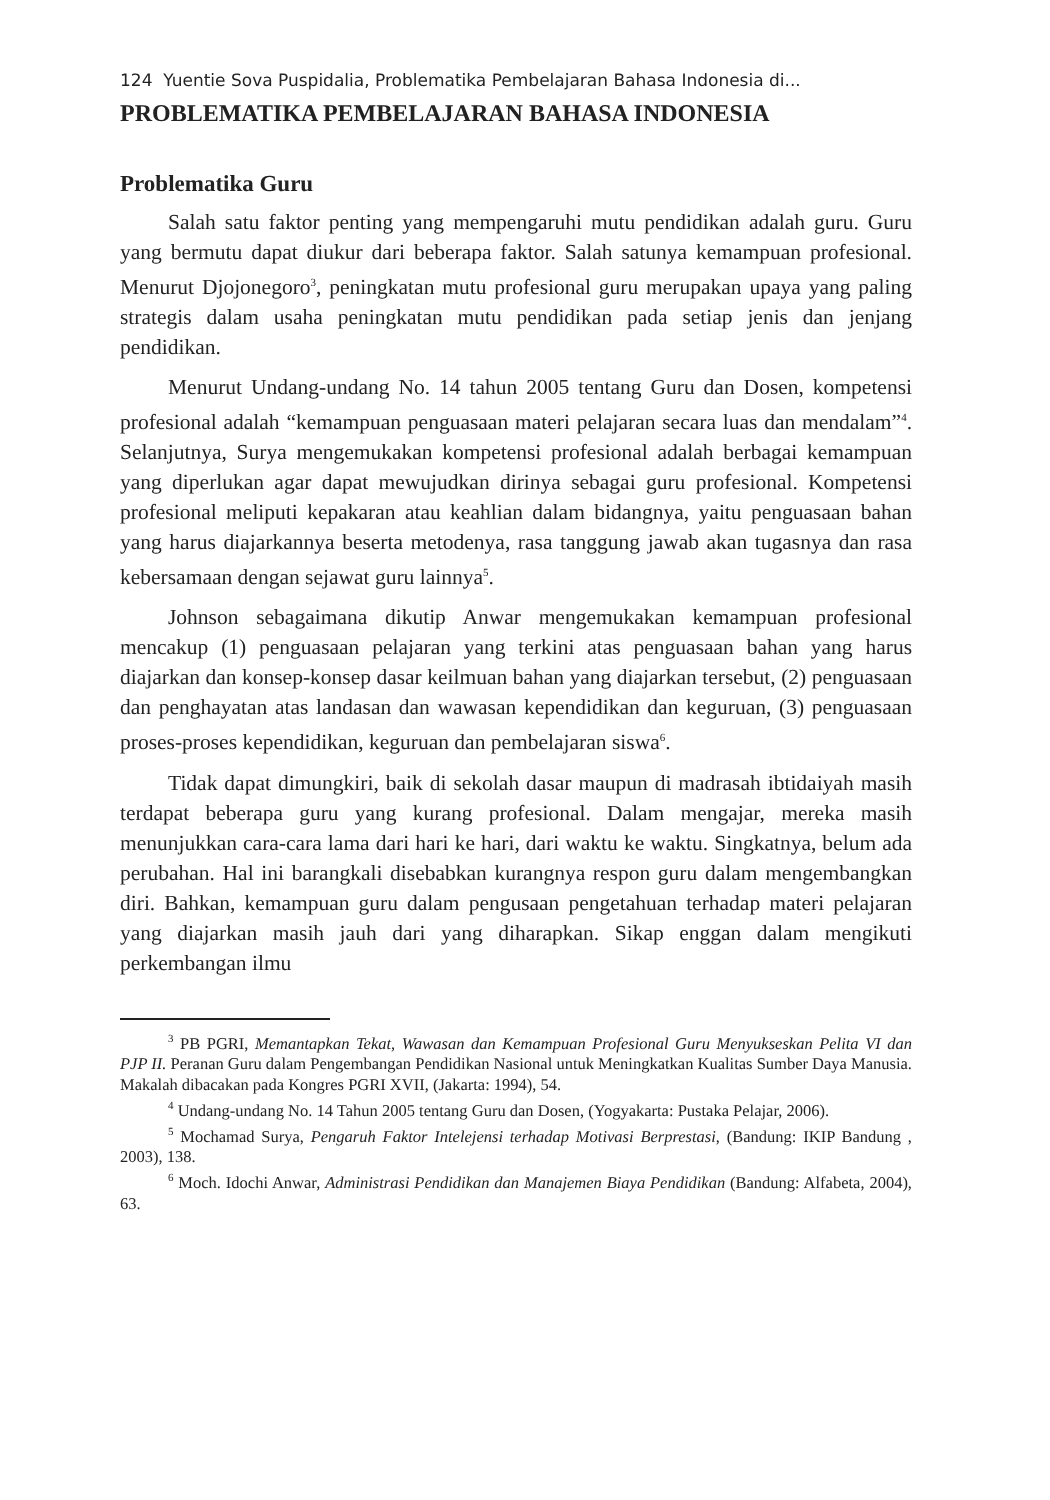124 Yuentie Sova Puspidalia, Problematika Pembelajaran Bahasa Indonesia di...
PROBLEMATIKA PEMBELAJARAN BAHASA INDONESIA
Problematika Guru
Salah satu faktor penting yang mempengaruhi mutu pendidikan adalah guru. Guru yang bermutu dapat diukur dari beberapa faktor. Salah satunya kemampuan profesional. Menurut Djojonegoro<sup>3</sup>, peningkatan mutu profesional guru merupakan upaya yang paling strategis dalam usaha peningkatan mutu pendidikan pada setiap jenis dan jenjang pendidikan.
Menurut Undang-undang No. 14 tahun 2005 tentang Guru dan Dosen, kompetensi profesional adalah “kemampuan penguasaan materi pelajaran secara luas dan mendalam”<sup>4</sup>. Selanjutnya, Surya mengemukakan kompetensi profesional adalah berbagai kemampuan yang diperlukan agar dapat mewujudkan dirinya sebagai guru profesional. Kompetensi profesional meliputi kepakaran atau keahlian dalam bidangnya, yaitu penguasaan bahan yang harus diajarkannya beserta metodenya, rasa tanggung jawab akan tugasnya dan rasa kebersamaan dengan sejawat guru lainnya<sup>5</sup>.
Johnson sebagaimana dikutip Anwar mengemukakan kemampuan profesional mencakup (1) penguasaan pelajaran yang terkini atas penguasaan bahan yang harus diajarkan dan konsep-konsep dasar keilmuan bahan yang diajarkan tersebut, (2) penguasaan dan penghayatan atas landasan dan wawasan kependidikan dan keguruan, (3) penguasaan proses-proses kependidikan, keguruan dan pembelajaran siswa<sup>6</sup>.
Tidak dapat dimungkiri, baik di sekolah dasar maupun di madrasah ibtidaiyah masih terdapat beberapa guru yang kurang profesional. Dalam mengajar, mereka masih menunjukkan cara-cara lama dari hari ke hari, dari waktu ke waktu. Singkatnya, belum ada perubahan. Hal ini barangkali disebabkan kurangnya respon guru dalam mengembangkan diri. Bahkan, kemampuan guru dalam pengusaan pengetahuan terhadap materi pelajaran yang diajarkan masih jauh dari yang diharapkan. Sikap enggan dalam mengikuti perkembangan ilmu
<sup>3</sup> PB PGRI, Memantapkan Tekat, Wawasan dan Kemampuan Profesional Guru Menyukseskan Pelita VI dan PJP II. Peranan Guru dalam Pengembangan Pendidikan Nasional untuk Meningkatkan Kualitas Sumber Daya Manusia. Makalah dibacakan pada Kongres PGRI XVII, (Jakarta: 1994), 54.
<sup>4</sup> Undang-undang No. 14 Tahun 2005 tentang Guru dan Dosen, (Yogyakarta: Pustaka Pelajar, 2006).
<sup>5</sup> Mochamad Surya, Pengaruh Faktor Intelejensi terhadap Motivasi Berprestasi, (Bandung: IKIP Bandung , 2003), 138.
<sup>6</sup> Moch. Idochi Anwar, Administrasi Pendidikan dan Manajemen Biaya Pendidikan (Bandung: Alfabeta, 2004), 63.